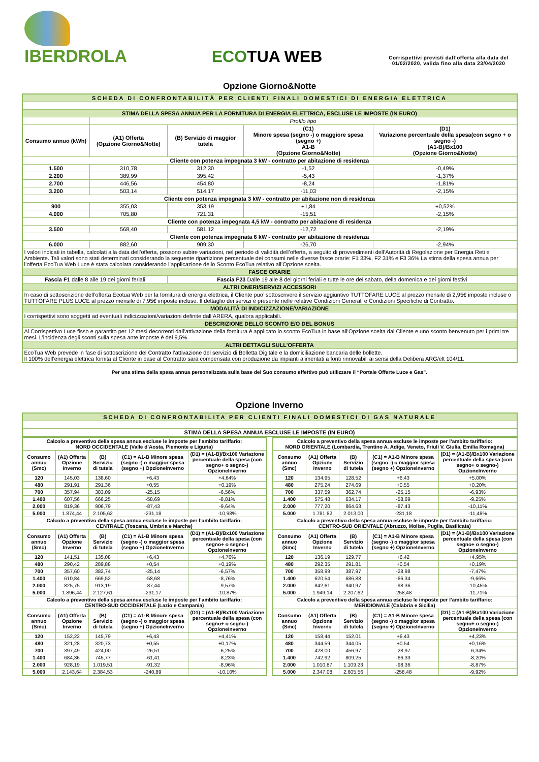IBERDROLA
ECOTUA WEB
Corrispettivi previsti dall’offerta alla data del 01/02/2020, valida fino alla data 23/04/2020
Opzione Giorno&Notte
| SCHEDA DI CONFRONTABILITÀ PER CLIENTI FINALI DOMESTICI DI ENERGIA ELETTRICA | | | | |
| STIMA DELLA SPESA ANNUA PER LA FORNITURA DI ENERGIA ELETTRICA, ESCLUSE LE IMPOSTE (IN EURO) | | | | |
| | Profilo tipo | | | |
| Consumo annuo (kWh) | (A1) Offerta (Opzione Giorno&Notte) | (B) Servizio di maggior tutela | (C1) Minore spesa (segno -) o maggiore spesa (segno +) A1-B (Opzione Giorno&Notte) | (D1) Variazione percentuale della spesa(con segno + o segno -) (A1-B)/Bx100 (Opzione Giorno&Notte) |
| Cliente con potenza impegnata 3 kW - contratto per abitazione di residenza | | | | |
| 1.500 | 310,78 | 312,30 | -1,52 | -0,49% |
| 2.200 | 389,99 | 395,42 | -5,43 | -1,37% |
| 2.700 | 446,56 | 454,80 | -8,24 | -1,81% |
| 3.200 | 503,14 | 514,17 | -11,03 | -2,15% |
| Cliente con potenza impegnata 3 kW - contratto per abitazione non di residenza | | | | |
| 900 | 355,03 | 353,19 | +1,84 | +0,52% |
| 4.000 | 705,80 | 721,31 | -15,51 | -2,15% |
| Cliente con potenza impegnata 4,5 kW - contratto per abitazione di residenza | | | | |
| 3.500 | 568,40 | 581,12 | -12,72 | -2,19% |
| Cliente con potenza impegnata 6 kW - contratto per abitazione di residenza | | | | |
| 6.000 | 882,60 | 909,30 | -26,70 | -2,94% |
| I valori indicati in tabella, calcolati alla data dell’offerta, possono subire variazioni, nel periodo di validità dell’offerta, a seguito di provvedimenti dell’Autorità di Regolazione per Energia Reti e Ambiente. Tali valori sono stati determinati considerando la seguente ripartizione percentuale dei consumi nelle diverse fasce orarie: F1 33%, F2 31% e F3 36% La stima della spesa annua per l’offerta EcoTua Web Luce è stata calcolata considerando l’applicazione dello Sconto EcoTua relativo all’Opzione scelta. | | | | |
| FASCE ORARIE | | | | |
| Fascia F1 dalle 8 alle 19 dei giorni feriali | | Fascia F23 Dalle 19 alle 8 dei giorni feriali e tutte le ore del sabato, della domenica e dei giorni festivi | | |
| ALTRI ONERI/SERVIZI ACCESSORI | | | | |
| In caso di sottoscrizione dell’offerta Ecotua Web per la fornitura di energia elettrica, il Cliente puo’ sottoscrivere il servizio aggiuntivo TUTTOFARE LUCE al prezzo mensile di 2,95€ imposte incluse o TUTTOFARE PLUS LUCE al prezzo mensile di 7,95€ imposte incluse. Il dettaglio dei servizi é presente nelle relative Condizioni Generali e Condizioni Specifiche di Contratto. | | | | |
| MODALITÀ DI INDICIZZAZIONE/VARIAZIONE | | | | |
| I corrispettivi sono soggetti ad eventuali indicizzazioni/variazioni definite dall’ARERA, qualora applicabili. | | | | |
| DESCRIZIONE DELLO SCONTO E/O DEL BONUS | | | | |
| Al Corrispettivo Luce fisso e garantito per 12 mesi decorrenti dall’attivazione della fornitura è applicato lo sconto EcoTua in base all’Opzione scelta dal Cliente e uno sconto benvenuto per i primi tre mesi. L’incidenza degli sconti sulla spesa ante imposte è del 9,5%. | | | | |
| ALTRI DETTAGLI SULL’OFFERTA | | | | |
| EcoTua Web prevede in fase di sottoscrizione del Contratto l’attivazione del servizio di Bolletta Digitale e la domiciliazione bancaria delle bollette. Il 100% dell’energia elettrica fornita al Cliente in base al Contratto sarà compensata con produzione da impianti alimentati a fonti rinnovabili ai sensi della Delibera ARG/elt 104/11. | | | | |
Per una stima della spesa annua personalizzata sulla base del Suo consumo effettivo può utilizzare il “Portale Offerte Luce e Gas”.
Opzione Inverno
| SCHEDA DI CONFRONTABILITA PER CLIENTI FINALI DOMESTICI DI GAS NATURALE |
| STIMA DELLA SPESA ANNUA ESCLUSE LE IMPOSTE (IN EURO) |
| Calcolo a preventivo della spesa annua escluse le imposte per l’ambito tariffario: NORD OCCIDENTALE (Valle d’Aosta, Piemonte e Liguria) | | | | |
| --- | --- | --- | --- | --- |
| Consumo annuo (Smc) | (A1) Offerta Opzione Inverno | (B) Servizio di tutela | (C1) = A1-B Minore spesa (segno -) o maggior spesa (segno +) OpzioneInverno | (D1) = (A1-B)/Bx100 Variazione percentuale della spesa (con segno+ o segno-) OpzioneInverno |
| 120 | 145,03 | 138,60 | +6,43 | +4,64% |
| 480 | 291,91 | 291,36 | +0,55 | +0,19% |
| 700 | 357,94 | 383,09 | -25,15 | -6,56% |
| 1.400 | 607,56 | 666,25 | -58,69 | -8,81% |
| 2.000 | 819,36 | 906,79 | -87,43 | -9,64% |
| 5.000 | 1.874,44 | 2.105,62 | -231,18 | -10,98% |
| Calcolo a preventivo della spesa annua escluse le imposte per l’ambito tariffario: CENTRALE (Toscana, Umbria e Marche) | | | | |
| Consumo annuo (Smc) | (A1) Offerta Opzione Inverno | (B) Servizio di tutela | (C1) = A1-B Minore spesa (segno -) o maggior spesa (segno +) OpzioneInverno | (D1) = (A1-B)/Bx100 Variazione percentuale della spesa (con segno+ o segno-) OpzioneInverno |
| 120 | 141,51 | 135,08 | +6,43 | +4,76% |
| 480 | 290,42 | 289,88 | +0,54 | +0,19% |
| 700 | 357,60 | 382,74 | -25,14 | -6,57% |
| 1.400 | 610,84 | 669,52 | -58,68 | -8,76% |
| 2.000 | 825,75 | 913,19 | -87,44 | -9,57% |
| 5.000 | 1.896,44 | 2.127,61 | -231,17 | -10,87% |
| Calcolo a preventivo della spesa annua escluse le imposte per l’ambito tariffario: CENTRO-SUD OCCIDENTALE (Lazio e Campania) | | | | |
| Consumo annuo (Smc) | (A1) Offerta Opzione Inverno | (B) Servizio di tutela | (C1) = A1-B Minore spesa (segno -) o maggior spesa (segno +) OpzioneInverno | (D1) = (A1-B)/Bx100 Variazione percentuale della spesa (con segno+ o segno-) OpzioneInverno |
| 120 | 152,22 | 145,79 | +6,43 | +4,41% |
| 480 | 321,28 | 320,73 | +0,55 | +0,17% |
| 700 | 397,49 | 424,00 | -26,51 | -6,25% |
| 1.400 | 684,36 | 745,77 | -61,41 | -8,23% |
| 2.000 | 928,19 | 1.019,51 | -91,32 | -8,96% |
| 5.000 | 2.143,64 | 2.384,53 | -240,89 | -10,10% |
| Calcolo a preventivo della spesa annua escluse le imposte per l’ambito tariffario: NORD ORIENTALE (Lombardia, Trentino A. Adige, Veneto, Friuli V. Giulia, Emilia Romagna) | | | | |
| --- | --- | --- | --- | --- |
| Consumo annuo (Smc) | (A1) Offerta Opzione Inverno | (B) Servizio di tutela | (C1) = A1-B Minore spesa (segno -) o maggior spesa (segno +) OpzioneInverno | (D1) = (A1-B)/Bx100 Variazione percentuale della spesa (con segno+ o segno-) OpzioneInverno |
| 120 | 134,95 | 128,52 | +6,43 | +5,00% |
| 480 | 275,24 | 274,69 | +0,55 | +0,20% |
| 700 | 337,59 | 362,74 | -25,15 | -6,93% |
| 1.400 | 575,48 | 634,17 | -58,69 | -9,25% |
| 2.000 | 777,20 | 864,63 | -87,43 | -10,11% |
| 5.000 | 1.781,82 | 2.013,00 | -231,18 | -11,48% |
| Calcolo a preventivo della spesa annua escluse le imposte per l’ambito tariffario: CENTRO-SUD ORIENTALE (Abruzzo, Molise, Puglia, Basilicata) | | | | |
| Consumo annuo (Smc) | (A1) Offerta Opzione Inverno | (B) Servizio di tutela | (C1) = A1-B Minore spesa (segno -) o maggior spesa (segno +) OpzioneInverno | (D1) = (A1-B)/Bx100 Variazione percentuale della spesa (con segno+ o segno-) OpzioneInverno |
| 120 | 136,19 | 129,77 | +6,42 | +4,95% |
| 480 | 292,35 | 291,81 | +0,54 | +0,19% |
| 700 | 358,99 | 387,97 | -28,98 | -7,47% |
| 1.400 | 620,54 | 686,88 | -66,34 | -9,66% |
| 2.000 | 842,61 | 940,97 | -98,36 | -10,45% |
| 5.000 | 1.949,14 | 2.207,62 | -258,48 | -11,71% |
| Calcolo a preventivo della spesa annua escluse le imposte per l’ambito tariffario: MERIDIONALE (Calabria e Sicilia) | | | | |
| Consumo annuo (Smc) | (A1) Offerta Opzione Inverno | (B) Servizio di tutela | (C1) = A1-B Minore spesa (segno -) o maggior spesa (segno +) OpzioneInverno | (D1) = (A1-B)/Bx100 Variazione percentuale della spesa (con segno+ o segno-) OpzioneInverno |
| 120 | 158,44 | 152,01 | +6,43 | +4,23% |
| 480 | 344,59 | 344,05 | +0,54 | +0,16% |
| 700 | 428,00 | 456,97 | -28,97 | -6,34% |
| 1.400 | 742,92 | 809,25 | -66,33 | -8,20% |
| 2.000 | 1.010,87 | 1.109,23 | -98,36 | -8,87% |
| 5.000 | 2.347,08 | 2.605,56 | -258,48 | -9,92% |